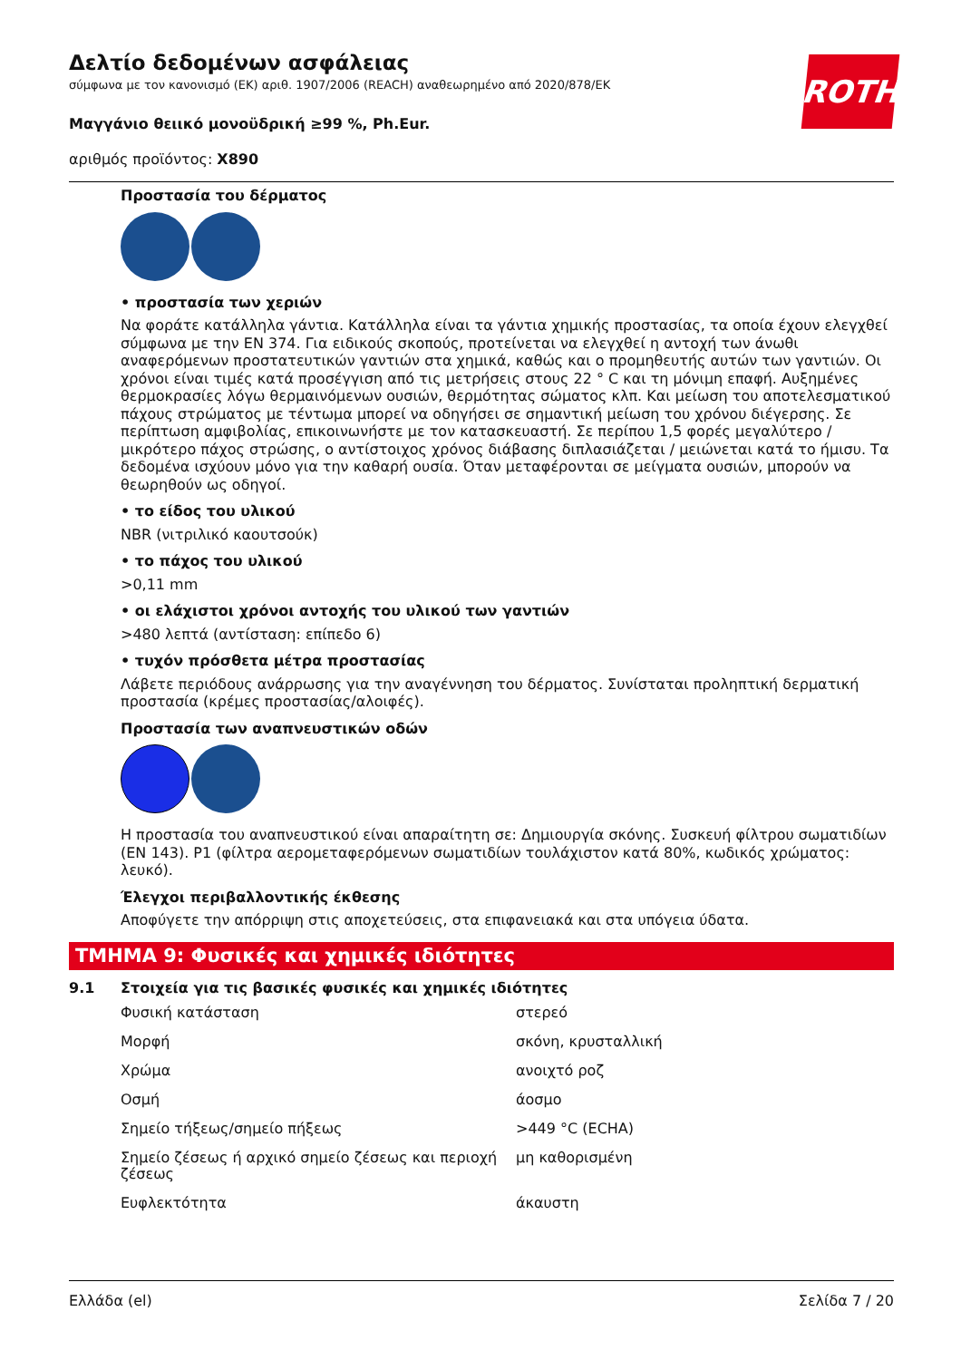Δελτίο δεδομένων ασφάλειας
σύμφωνα με τον κανονισμό (ΕΚ) αριθ. 1907/2006 (REACH) αναθεωρημένο από 2020/878/ΕΚ
Μαγγάνιο θειικό μονοϋδρική ≥99 %, Ph.Eur.
αριθμός προϊόντος: X890
ROTH
Προστασία του δέρματος
• προστασία των χεριών
Να φοράτε κατάλληλα γάντια. Κατάλληλα είναι τα γάντια χημικής προστασίας, τα οποία έχουν ελεγχθεί σύμφωνα με την EN 374. Για ειδικούς σκοπούς, προτείνεται να ελεγχθεί η αντοχή των άνωθι αναφερόμενων προστατευτικών γαντιών στα χημικά, καθώς και ο προμηθευτής αυτών των γαντιών. Οι χρόνοι είναι τιμές κατά προσέγγιση από τις μετρήσεις στους 22 ° C και τη μόνιμη επαφή. Αυξημένες θερμοκρασίες λόγω θερμαινόμενων ουσιών, θερμότητας σώματος κλπ. Και μείωση του αποτελεσματικού πάχους στρώματος με τέντωμα μπορεί να οδηγήσει σε σημαντική μείωση του χρόνου διέγερσης. Σε περίπτωση αμφιβολίας, επικοινωνήστε με τον κατασκευαστή. Σε περίπου 1,5 φορές μεγαλύτερο / μικρότερο πάχος στρώσης, ο αντίστοιχος χρόνος διάβασης διπλασιάζεται / μειώνεται κατά το ήμισυ. Τα δεδομένα ισχύουν μόνο για την καθαρή ουσία. Όταν μεταφέρονται σε μείγματα ουσιών, μπορούν να θεωρηθούν ως οδηγοί.
• το είδος του υλικού
NBR (νιτριλικό καουτσούκ)
• το πάχος του υλικού
>0,11 mm
• οι ελάχιστοι χρόνοι αντοχής του υλικού των γαντιών
>480 λεπτά (αντίσταση: επίπεδο 6)
• τυχόν πρόσθετα μέτρα προστασίας
Λάβετε περιόδους ανάρρωσης για την αναγέννηση του δέρματος. Συνίσταται προληπτική δερματική προστασία (κρέμες προστασίας/αλοιφές).
Προστασία των αναπνευστικών οδών
Η προστασία του αναπνευστικού είναι απαραίτητη σε: Δημιουργία σκόνης. Συσκευή φίλτρου σωματιδίων (EN 143). P1 (φίλτρα αερομεταφερόμενων σωματιδίων τουλάχιστον κατά 80%, κωδικός χρώματος: λευκό).
Έλεγχοι περιβαλλοντικής έκθεσης
Αποφύγετε την απόρριψη στις αποχετεύσεις, στα επιφανειακά και στα υπόγεια ύδατα.
ΤΜΗΜΑ 9: Φυσικές και χημικές ιδιότητες
9.1 Στοιχεία για τις βασικές φυσικές και χημικές ιδιότητες
| Φυσική κατάσταση | στερεό |
| Μορφή | σκόνη, κρυσταλλική |
| Χρώμα | ανοιχτό ροζ |
| Οσμή | άοσμο |
| Σημείο τήξεως/σημείο πήξεως | >449 °C (ECHA) |
| Σημείο ζέσεως ή αρχικό σημείο ζέσεως και περιοχή ζέσεως | μη καθορισμένη |
| Ευφλεκτότητα | άκαυστη |
Ελλάδα (el) Σελίδα 7 / 20